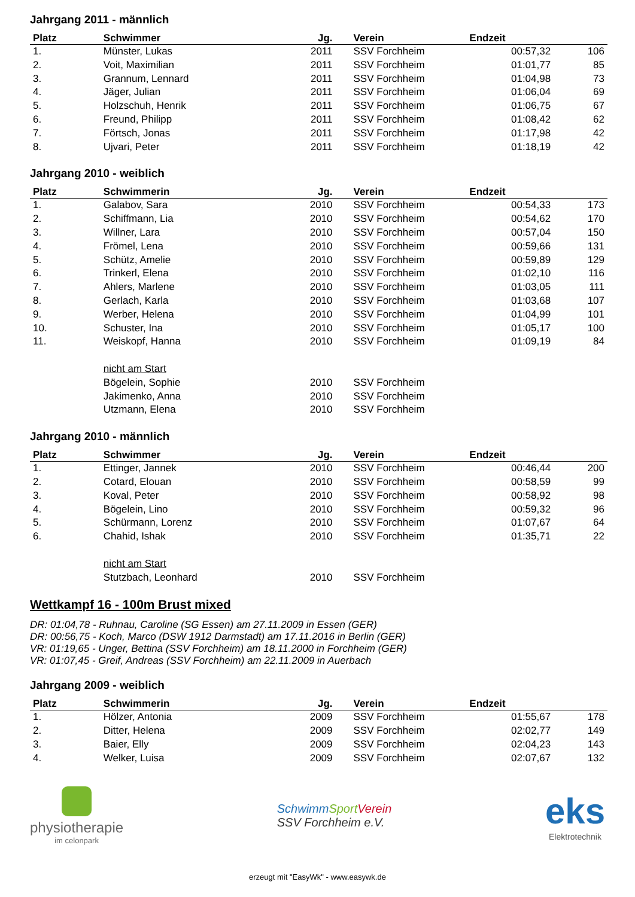Jahrgang 2011 - männlich
| Platz | Schwimmer | Jg. | Verein | Endzeit | |
| --- | --- | --- | --- | --- | --- |
| 1. | Münster, Lukas | 2011 | SSV Forchheim | 00:57,32 | 106 |
| 2. | Voit, Maximilian | 2011 | SSV Forchheim | 01:01,77 | 85 |
| 3. | Grannum, Lennard | 2011 | SSV Forchheim | 01:04,98 | 73 |
| 4. | Jäger, Julian | 2011 | SSV Forchheim | 01:06,04 | 69 |
| 5. | Holzschuh, Henrik | 2011 | SSV Forchheim | 01:06,75 | 67 |
| 6. | Freund, Philipp | 2011 | SSV Forchheim | 01:08,42 | 62 |
| 7. | Förtsch, Jonas | 2011 | SSV Forchheim | 01:17,98 | 42 |
| 8. | Ujvari, Peter | 2011 | SSV Forchheim | 01:18,19 | 42 |
Jahrgang 2010 - weiblich
| Platz | Schwimmerin | Jg. | Verein | Endzeit | |
| --- | --- | --- | --- | --- | --- |
| 1. | Galabov, Sara | 2010 | SSV Forchheim | 00:54,33 | 173 |
| 2. | Schiffmann, Lia | 2010 | SSV Forchheim | 00:54,62 | 170 |
| 3. | Willner, Lara | 2010 | SSV Forchheim | 00:57,04 | 150 |
| 4. | Frömel, Lena | 2010 | SSV Forchheim | 00:59,66 | 131 |
| 5. | Schütz, Amelie | 2010 | SSV Forchheim | 00:59,89 | 129 |
| 6. | Trinkerl, Elena | 2010 | SSV Forchheim | 01:02,10 | 116 |
| 7. | Ahlers, Marlene | 2010 | SSV Forchheim | 01:03,05 | 111 |
| 8. | Gerlach, Karla | 2010 | SSV Forchheim | 01:03,68 | 107 |
| 9. | Werber, Helena | 2010 | SSV Forchheim | 01:04,99 | 101 |
| 10. | Schuster, Ina | 2010 | SSV Forchheim | 01:05,17 | 100 |
| 11. | Weiskopf, Hanna | 2010 | SSV Forchheim | 01:09,19 | 84 |
| | nicht am Start | | | | |
| | Bögelein, Sophie | 2010 | SSV Forchheim | | |
| | Jakimenko, Anna | 2010 | SSV Forchheim | | |
| | Utzmann, Elena | 2010 | SSV Forchheim | | |
Jahrgang 2010 - männlich
| Platz | Schwimmer | Jg. | Verein | Endzeit | |
| --- | --- | --- | --- | --- | --- |
| 1. | Ettinger, Jannek | 2010 | SSV Forchheim | 00:46,44 | 200 |
| 2. | Cotard, Elouan | 2010 | SSV Forchheim | 00:58,59 | 99 |
| 3. | Koval, Peter | 2010 | SSV Forchheim | 00:58,92 | 98 |
| 4. | Bögelein, Lino | 2010 | SSV Forchheim | 00:59,32 | 96 |
| 5. | Schürmann, Lorenz | 2010 | SSV Forchheim | 01:07,67 | 64 |
| 6. | Chahid, Ishak | 2010 | SSV Forchheim | 01:35,71 | 22 |
| | nicht am Start | | | | |
| | Stutzbach, Leonhard | 2010 | SSV Forchheim | | |
Wettkampf 16 - 100m Brust mixed
DR: 01:04,78 - Ruhnau, Caroline (SG Essen) am 27.11.2009 in Essen (GER)
DR: 00:56,75 - Koch, Marco (DSW 1912 Darmstadt) am 17.11.2016 in Berlin (GER)
VR: 01:19,65 - Unger, Bettina (SSV Forchheim) am 18.11.2000 in Forchheim (GER)
VR: 01:07,45 - Greif, Andreas (SSV Forchheim) am 22.11.2009 in Auerbach
Jahrgang 2009 - weiblich
| Platz | Schwimmerin | Jg. | Verein | Endzeit | |
| --- | --- | --- | --- | --- | --- |
| 1. | Hölzer, Antonia | 2009 | SSV Forchheim | 01:55,67 | 178 |
| 2. | Ditter, Helena | 2009 | SSV Forchheim | 02:02,77 | 149 |
| 3. | Baier, Elly | 2009 | SSV Forchheim | 02:04,23 | 143 |
| 4. | Welker, Luisa | 2009 | SSV Forchheim | 02:07,67 | 132 |
physiotherapie
im celonpark
SchwimmSport Verein
SSV Forchheim e.V.
eks
Elektrotechnik
erzeugt mit "EasyWk" - www.easywk.de